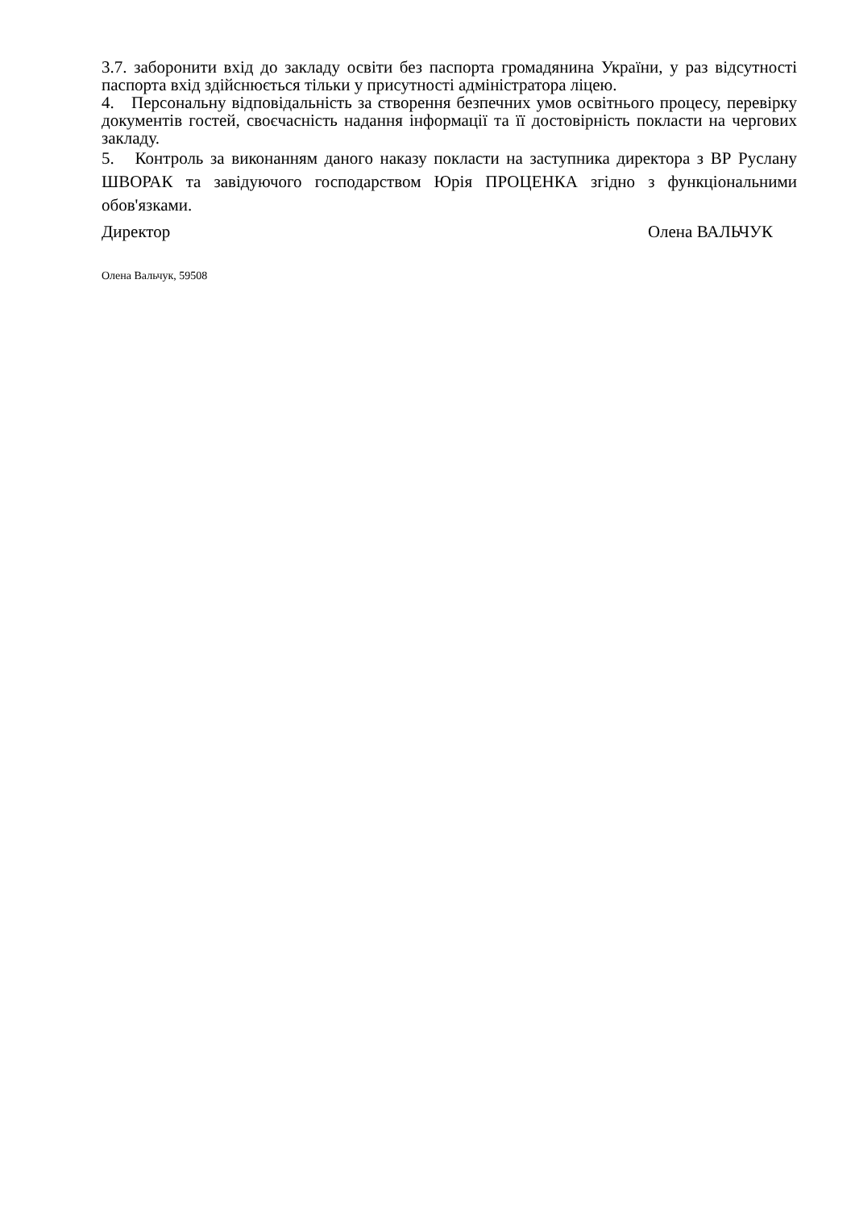3.7. заборонити вхід до закладу освіти без паспорта громадянина України, у раз відсутності паспорта вхід здійснюється тільки у присутності адміністратора ліцею.
4. Персональну відповідальність за створення безпечних умов освітнього процесу, перевірку документів гостей, своєчасність надання інформації та її достовірність покласти на чергових закладу.
5. Контроль за виконанням даного наказу покласти на заступника директора з ВР Руслану ШВОРАК та завідуючого господарством Юрія ПРОЦЕНКА згідно з функціональними обов'язками.
Директор Олена ВАЛЬЧУК
Олена Вальчук, 59508